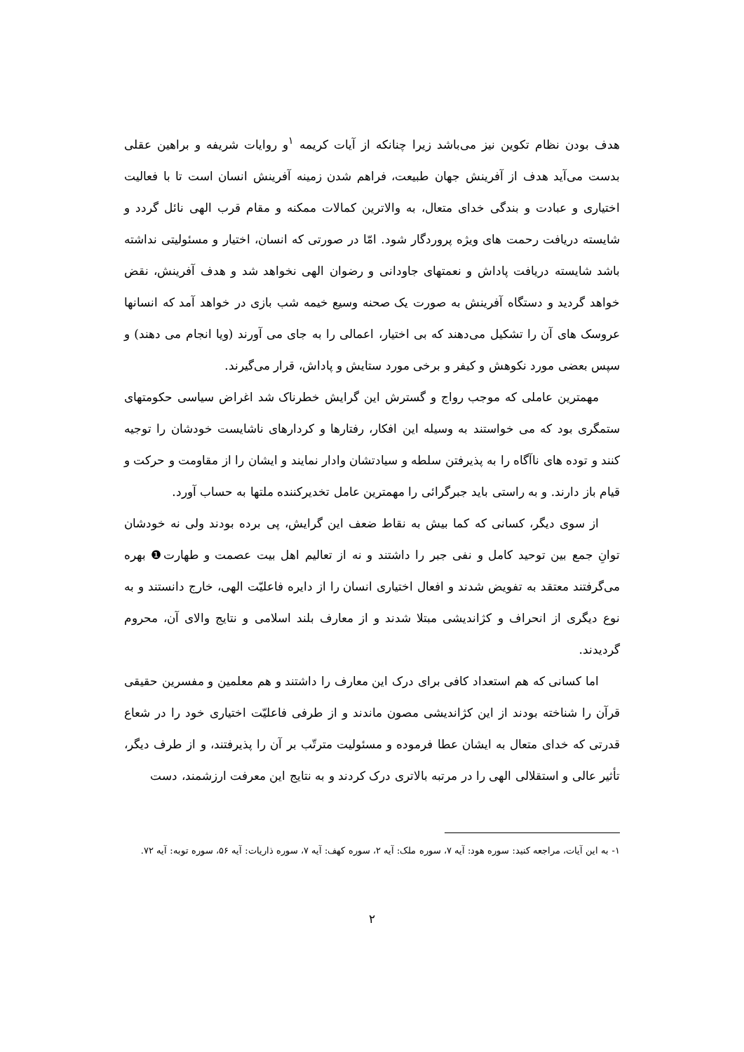هدف بودن نظام تکوین نیز می‌باشد زیرا چنانکه از آیات کریمه <sup>۱</sup>و روایات شریفه و براهین عقلی بدست می‌آید هدف از آفرینش جهان طبیعت، فراهم شدن زمینه آفرینش انسان است تا با فعالیت اختیاری و عبادت و بندگی خدای متعال، به والاترین کمالات ممکنه و مقام قرب الهی نائل گردد و شایسته دریافت رحمت های ویژه پروردگار شود. امّا در صورتی که انسان، اختیار و مسئولیتی نداشته باشد شایسته دریافت پاداش و نعمتهای جاودانی و رضوان الهی نخواهد شد و هدف آفرینش، نقض خواهد گردید و دستگاه آفرینش به صورت یک صحنه وسیع خیمه شب بازی در خواهد آمد که انسانها عروسک های آن را تشکیل می‌دهند که بی اختیار، اعمالی را به جای می آورند (ویا انجام می دهند) و سپس بعضی مورد نکوهش و کیفر و برخی مورد ستایش و پاداش، قرار می‌گیرند.
مهمترین عاملی که موجب رواج و گسترش این گرایش خطرناک شد اغراض سیاسی حکومتهای ستمگری بود که می خواستند به وسیله این افکار، رفتارها و کردارهای ناشایست خودشان را توجیه کنند و توده های ناآگاه را به پذیرفتن سلطه و سیادتشان وادار نمایند و ایشان را از مقاومت و حرکت و قیام باز دارند. و به راستی باید جبرگرائی را مهمترین عامل تخدیرکننده ملتها به حساب آورد.
از سوی دیگر، کسانی که کما بیش به نقاط ضعف این گرایش، پی برده بودند ولی نه خودشان توانِ جمع بین توحید کامل و نفی جبر را داشتند و نه از تعالیم اهل بیت عصمت و طهارت❶ بهره می‌گرفتند معتقد به تفویض شدند و افعال اختیاری انسان را از دایره فاعلیّت الهی، خارج دانستند و به نوع دیگری از انحراف و کژاندیشی مبتلا شدند و از معارف بلند اسلامی و نتایج والای آن، محروم گردیدند.
اما کسانی که هم استعداد کافی برای درک این معارف را داشتند و هم معلمین و مفسرین حقیقی قرآن را شناخته بودند از این کژاندیشی مصون ماندند و از طرفی فاعلیّت اختیاری خود را در شعاع قدرتی که خدای متعال به ایشان عطا فرموده و مسئولیت مترتّب بر آن را پذیرفتند، و از طرف دیگر، تأثیر عالی و استقلالی الهی را در مرتبه بالاتری درک کردند و به نتایج این معرفت ارزشمند، دست
۱- به این آیات، مراجعه کنید: سوره هود: آیه ۷، سوره ملک: آیه ۲، سوره کهف: آیه ۷، سوره ذاریات: آیه ۵۶، سوره توبه: آیه ۷۲.
۲